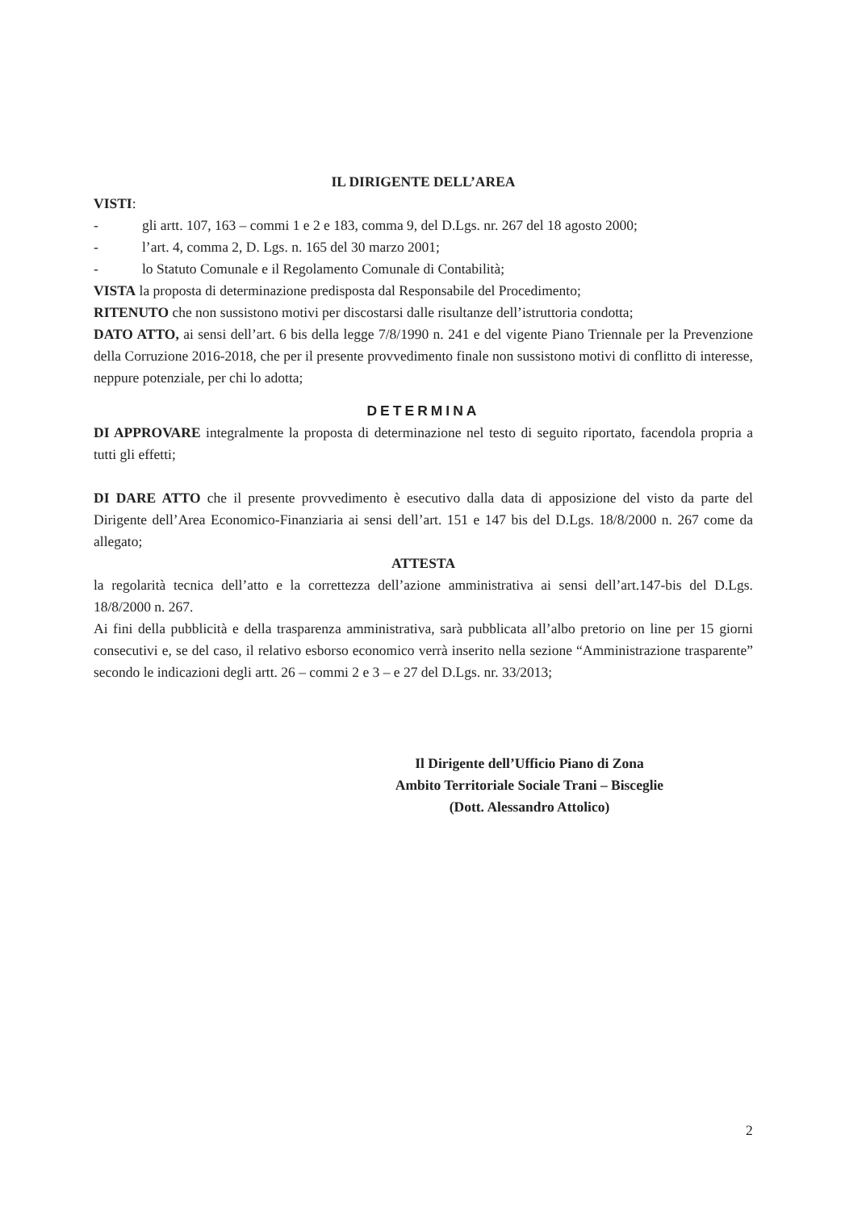IL DIRIGENTE DELL’AREA
VISTI:
- gli artt. 107, 163 – commi 1 e 2 e 183, comma 9, del D.Lgs. nr. 267 del 18 agosto 2000;
- l’art. 4, comma 2, D. Lgs. n. 165 del 30 marzo 2001;
- lo Statuto Comunale e il Regolamento Comunale di Contabilità;
VISTA la proposta di determinazione predisposta dal Responsabile del Procedimento;
RITENUTO che non sussistono motivi per discostarsi dalle risultanze dell’istruttoria condotta;
DATO ATTO, ai sensi dell’art. 6 bis della legge 7/8/1990 n. 241 e del vigente Piano Triennale per la Prevenzione della Corruzione 2016-2018, che per il presente provvedimento finale non sussistono motivi di conflitto di interesse, neppure potenziale, per chi lo adotta;
DETERMINA
DI APPROVARE integralmente la proposta di determinazione nel testo di seguito riportato, facendola propria a tutti gli effetti;
DI DARE ATTO che il presente provvedimento è esecutivo dalla data di apposizione del visto da parte del Dirigente dell’Area Economico-Finanziaria ai sensi dell’art. 151 e 147 bis del D.Lgs. 18/8/2000 n. 267 come da allegato;
ATTESTA
la regolarità tecnica dell’atto e la correttezza dell’azione amministrativa ai sensi dell’art.147-bis del D.Lgs. 18/8/2000 n. 267.
Ai fini della pubblicità e della trasparenza amministrativa, sarà pubblicata all’albo pretorio on line per 15 giorni consecutivi e, se del caso, il relativo esborso economico verrà inserito nella sezione “Amministrazione trasparente” secondo le indicazioni degli artt. 26 – commi 2 e 3 – e 27 del D.Lgs. nr. 33/2013;
Il Dirigente dell’Ufficio Piano di Zona
Ambito Territoriale Sociale Trani – Bisceglie
(Dott. Alessandro Attolico)
2